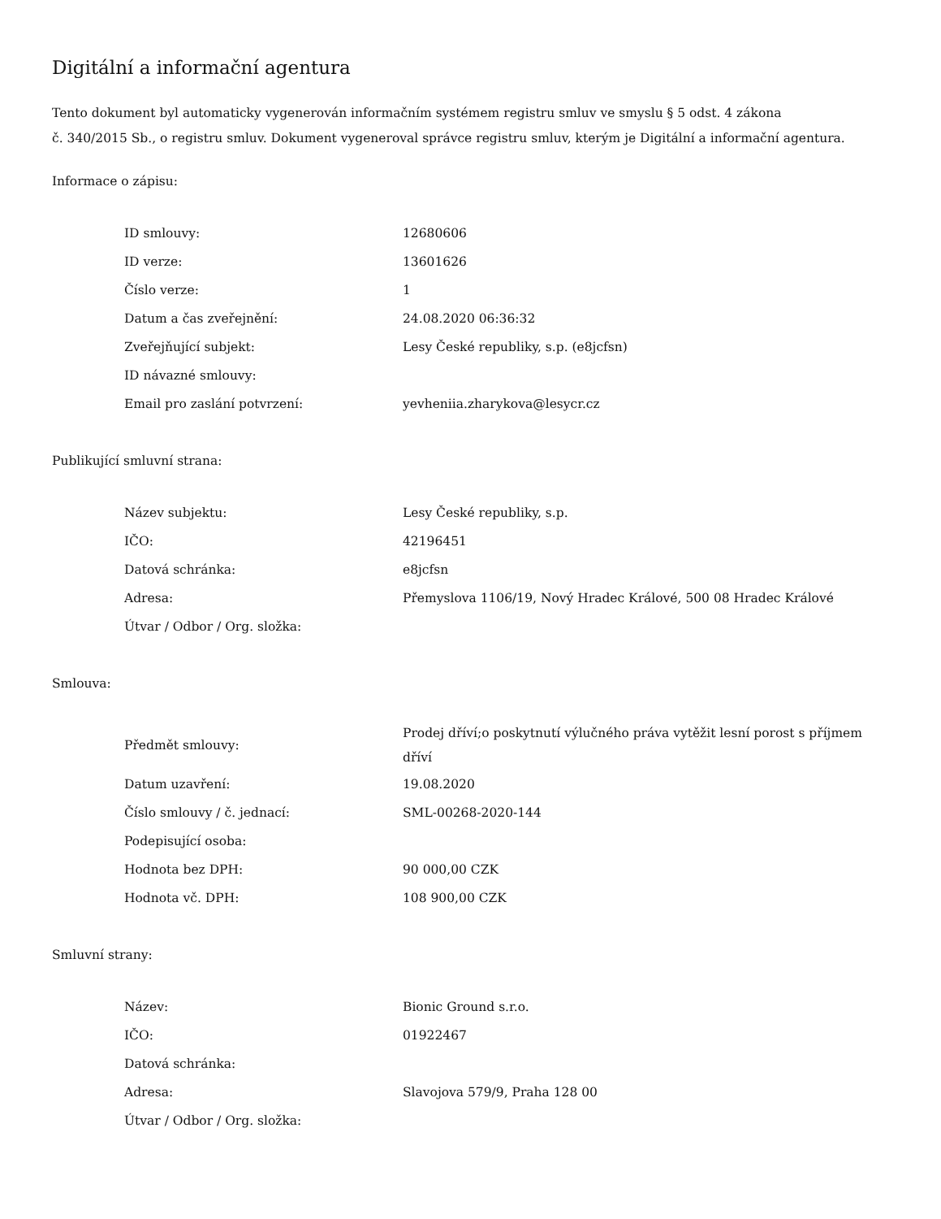Digitální a informační agentura
Tento dokument byl automaticky vygenerován informačním systémem registru smluv ve smyslu § 5 odst. 4 zákona
č. 340/2015 Sb., o registru smluv. Dokument vygeneroval správce registru smluv, kterým je Digitální a informační agentura.
Informace o zápisu:
| ID smlouvy: | 12680606 |
| ID verze: | 13601626 |
| Číslo verze: | 1 |
| Datum a čas zveřejnění: | 24.08.2020 06:36:32 |
| Zveřejňující subjekt: | Lesy České republiky, s.p. (e8jcfsn) |
| ID návazné smlouvy: | |
| Email pro zaslání potvrzení: | yevheniia.zharykova@lesycr.cz |
Publikující smluvní strana:
| Název subjektu: | Lesy České republiky, s.p. |
| IČO: | 42196451 |
| Datová schránka: | e8jcfsn |
| Adresa: | Přemyslova 1106/19, Nový Hradec Králové, 500 08 Hradec Králové |
| Útvar / Odbor / Org. složka: | |
Smlouva:
| Předmět smlouvy: | Prodej dříví;o poskytnutí výlučného práva vytěžit lesní porost s příjmem dříví |
| Datum uzavření: | 19.08.2020 |
| Číslo smlouvy / č. jednací: | SML-00268-2020-144 |
| Podepisující osoba: | |
| Hodnota bez DPH: | 90 000,00 CZK |
| Hodnota vč. DPH: | 108 900,00 CZK |
Smluvní strany:
| Název: | Bionic Ground s.r.o. |
| IČO: | 01922467 |
| Datová schránka: | |
| Adresa: | Slavojova 579/9, Praha 128 00 |
| Útvar / Odbor / Org. složka: | |